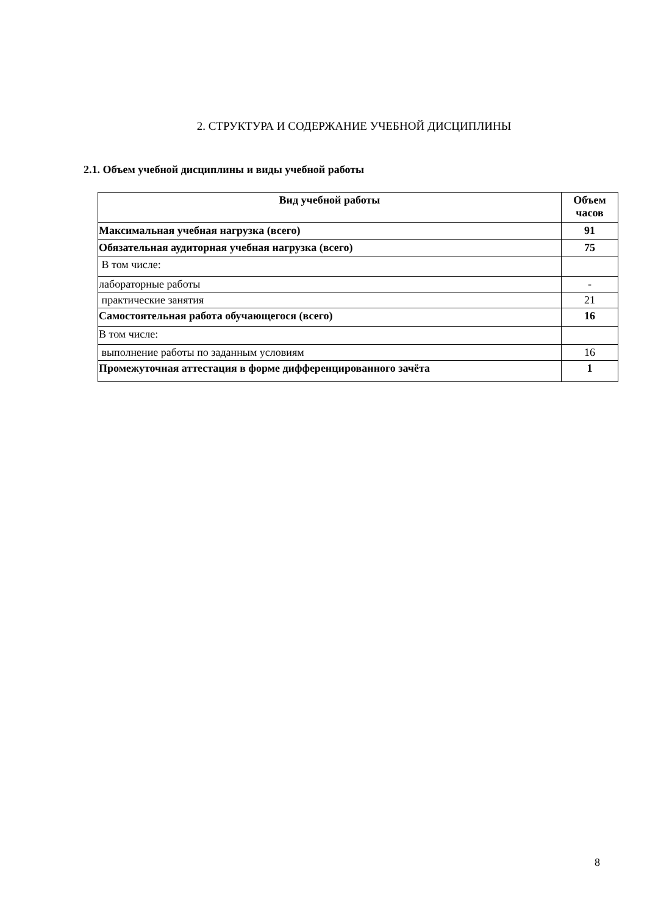2. СТРУКТУРА И СОДЕРЖАНИЕ УЧЕБНОЙ ДИСЦИПЛИНЫ
2.1. Объем учебной дисциплины и виды учебной работы
| Вид учебной работы | Объем часов |
| --- | --- |
| Максимальная учебная нагрузка (всего) | 91 |
| Обязательная аудиторная учебная нагрузка (всего) | 75 |
| В том числе: | |
| лабораторные работы | - |
| практические занятия | 21 |
| Самостоятельная работа обучающегося (всего) | 16 |
| В том числе: | |
| выполнение работы по заданным условиям | 16 |
| Промежуточная аттестация в форме дифференцированного зачёта | 1 |
8